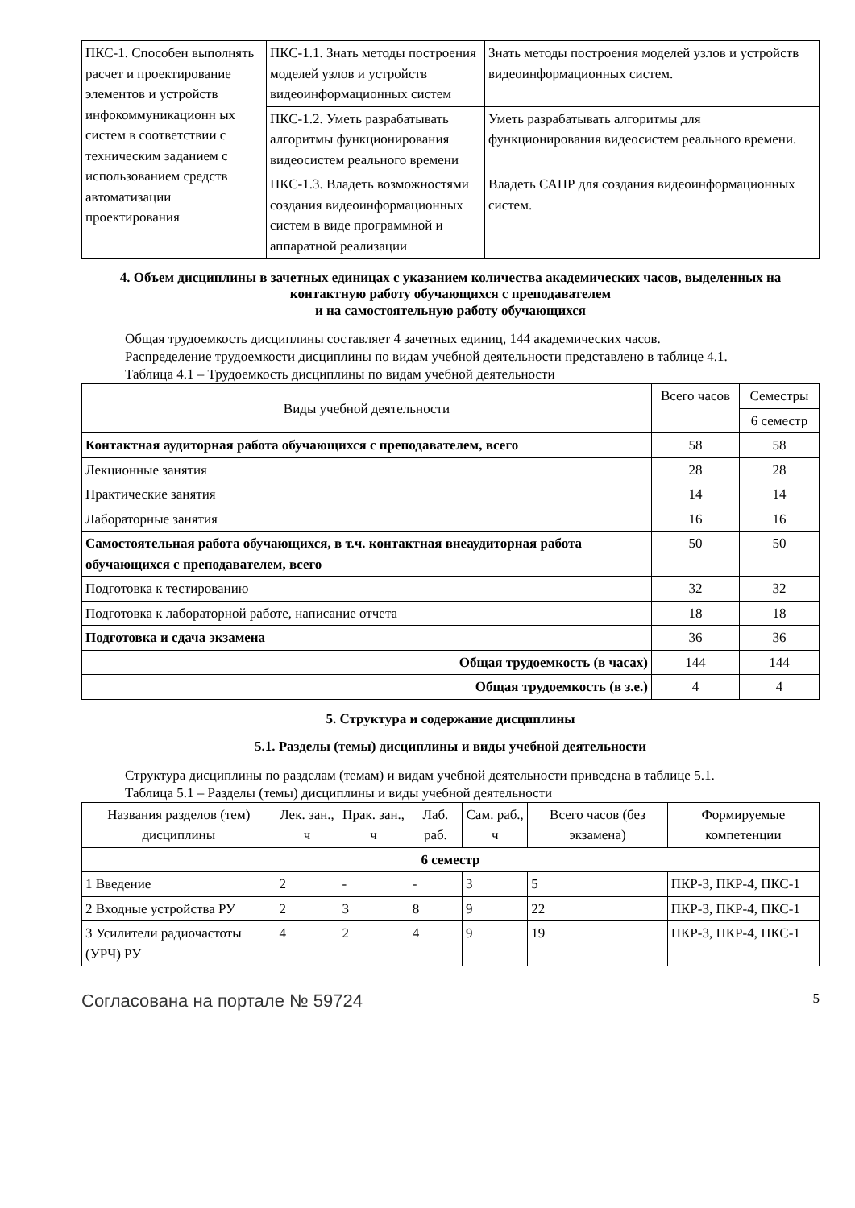| ПКС-1. Способен выполнять расчет и проектирование элементов и устройств инфокоммуникационн ых систем в соответствии с техническим заданием с использованием средств автоматизации проектирования | ПКС-1.1. Знать методы построения моделей узлов и устройств видеоинформационных систем | Знать методы построения моделей узлов и устройств видеоинформационных систем. |
| | ПКС-1.2. Уметь разрабатывать алгоритмы функционирования видеосистем реального времени | Уметь разрабатывать алгоритмы для функционирования видеосистем реального времени. |
| | ПКС-1.3. Владеть возможностями создания видеоинформационных систем в виде программной и аппаратной реализации | Владеть САПР для создания видеоинформационных систем. |
4. Объем дисциплины в зачетных единицах с указанием количества академических часов, выделенных на контактную работу обучающихся с преподавателем
и на самостоятельную работу обучающихся
Общая трудоемкость дисциплины составляет 4 зачетных единиц, 144 академических часов.
Распределение трудоемкости дисциплины по видам учебной деятельности представлено в таблице 4.1.
Таблица 4.1 – Трудоемкость дисциплины по видам учебной деятельности
| Виды учебной деятельности | Всего часов | Семестры |
| --- | --- | --- |
| | | 6 семестр |
| Контактная аудиторная работа обучающихся с преподавателем, всего | 58 | 58 |
| Лекционные занятия | 28 | 28 |
| Практические занятия | 14 | 14 |
| Лабораторные занятия | 16 | 16 |
| Самостоятельная работа обучающихся, в т.ч. контактная внеаудиторная работа обучающихся с преподавателем, всего | 50 | 50 |
| Подготовка к тестированию | 32 | 32 |
| Подготовка к лабораторной работе, написание отчета | 18 | 18 |
| Подготовка и сдача экзамена | 36 | 36 |
| Общая трудоемкость (в часах) | 144 | 144 |
| Общая трудоемкость (в з.е.) | 4 | 4 |
5. Структура и содержание дисциплины
5.1. Разделы (темы) дисциплины и виды учебной деятельности
Структура дисциплины по разделам (темам) и видам учебной деятельности приведена в таблице 5.1.
Таблица 5.1 – Разделы (темы) дисциплины и виды учебной деятельности
| Названия разделов (тем) дисциплины | Лек. зан., ч | Прак. зан., ч | Лаб. раб. | Сам. раб., ч | Всего часов (без экзамена) | Формируемые компетенции |
| --- | --- | --- | --- | --- | --- | --- |
| 6 семестр | | | | | | |
| 1 Введение | 2 | - | - | 3 | 5 | ПКР-3, ПКР-4, ПКС-1 |
| 2 Входные устройства РУ | 2 | 3 | 8 | 9 | 22 | ПКР-3, ПКР-4, ПКС-1 |
| 3 Усилители радиочастоты (УРЧ) РУ | 4 | 2 | 4 | 9 | 19 | ПКР-3, ПКР-4, ПКС-1 |
Согласована на портале № 59724 5